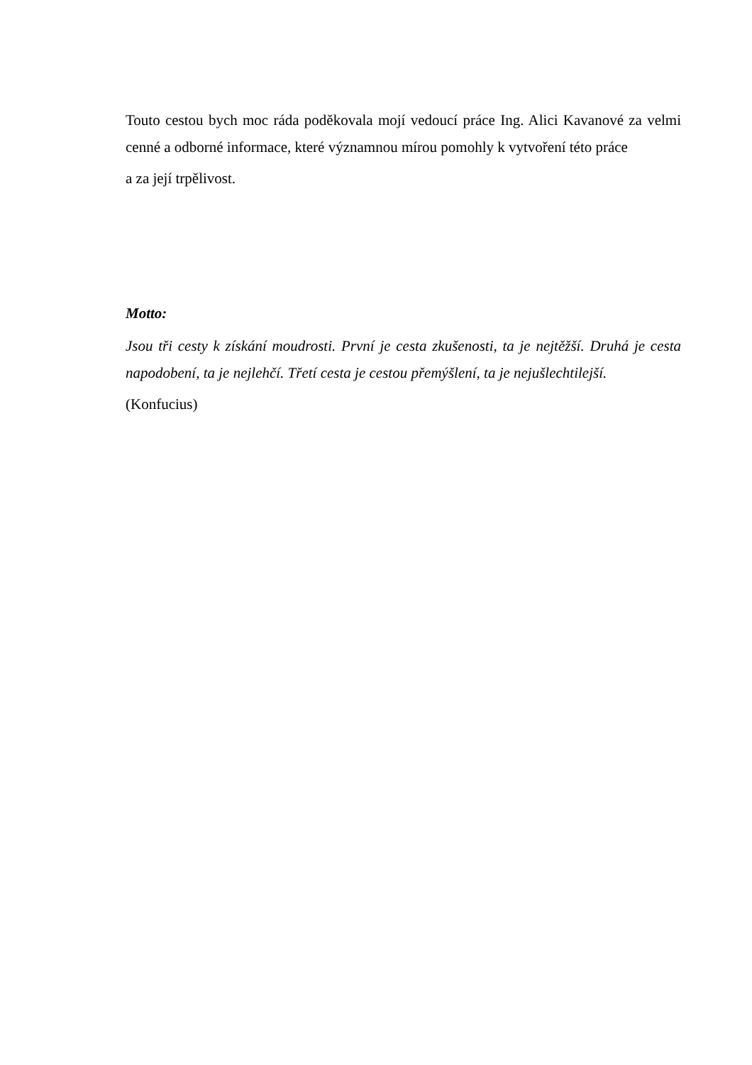Touto cestou bych moc ráda poděkovala mojí vedoucí práce Ing. Alici Kavanové za velmi cenné a odborné informace, které významnou mírou pomohly k vytvoření této práce
a za její trpělivost.
Motto:
Jsou tři cesty k získání moudrosti. První je cesta zkušenosti, ta je nejtěžší. Druhá je cesta napodobení, ta je nejlehčí. Třetí cesta je cestou přemýšlení, ta je nejušlechtilejší.
(Konfucius)